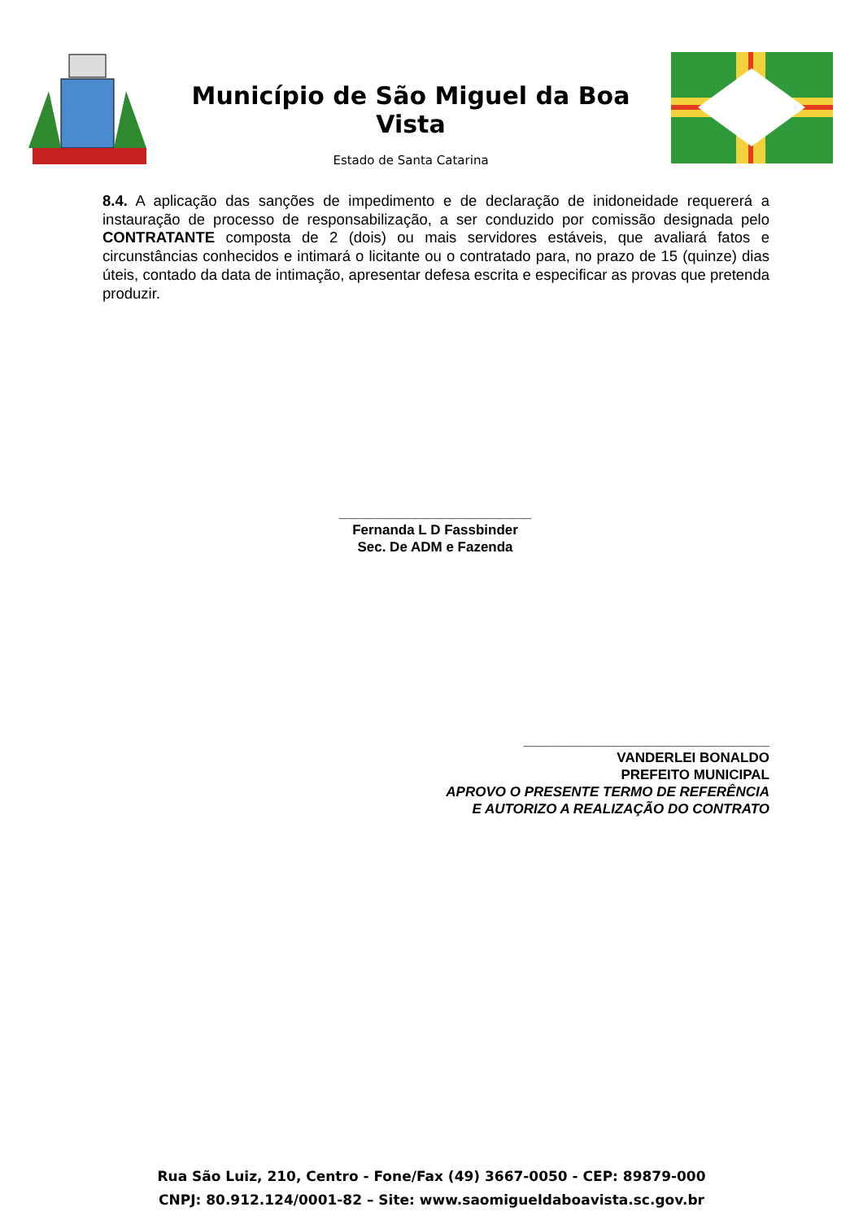Município de São Miguel da Boa Vista
Estado de Santa Catarina
8.4. A aplicação das sanções de impedimento e de declaração de inidoneidade requererá a instauração de processo de responsabilização, a ser conduzido por comissão designada pelo CONTRATANTE composta de 2 (dois) ou mais servidores estáveis, que avaliará fatos e circunstâncias conhecidos e intimará o licitante ou o contratado para, no prazo de 15 (quinze) dias úteis, contado da data de intimação, apresentar defesa escrita e especificar as provas que pretenda produzir.
_________________________
Fernanda L D Fassbinder
Sec. De ADM e Fazenda
________________________________
VANDERLEI BONALDO
PREFEITO MUNICIPAL
APROVO O PRESENTE TERMO DE REFERÊNCIA
E AUTORIZO A REALIZAÇÃO DO CONTRATO
Rua São Luiz, 210, Centro - Fone/Fax (49) 3667-0050 - CEP: 89879-000
CNPJ: 80.912.124/0001-82 – Site: www.saomigueldaboavista.sc.gov.br